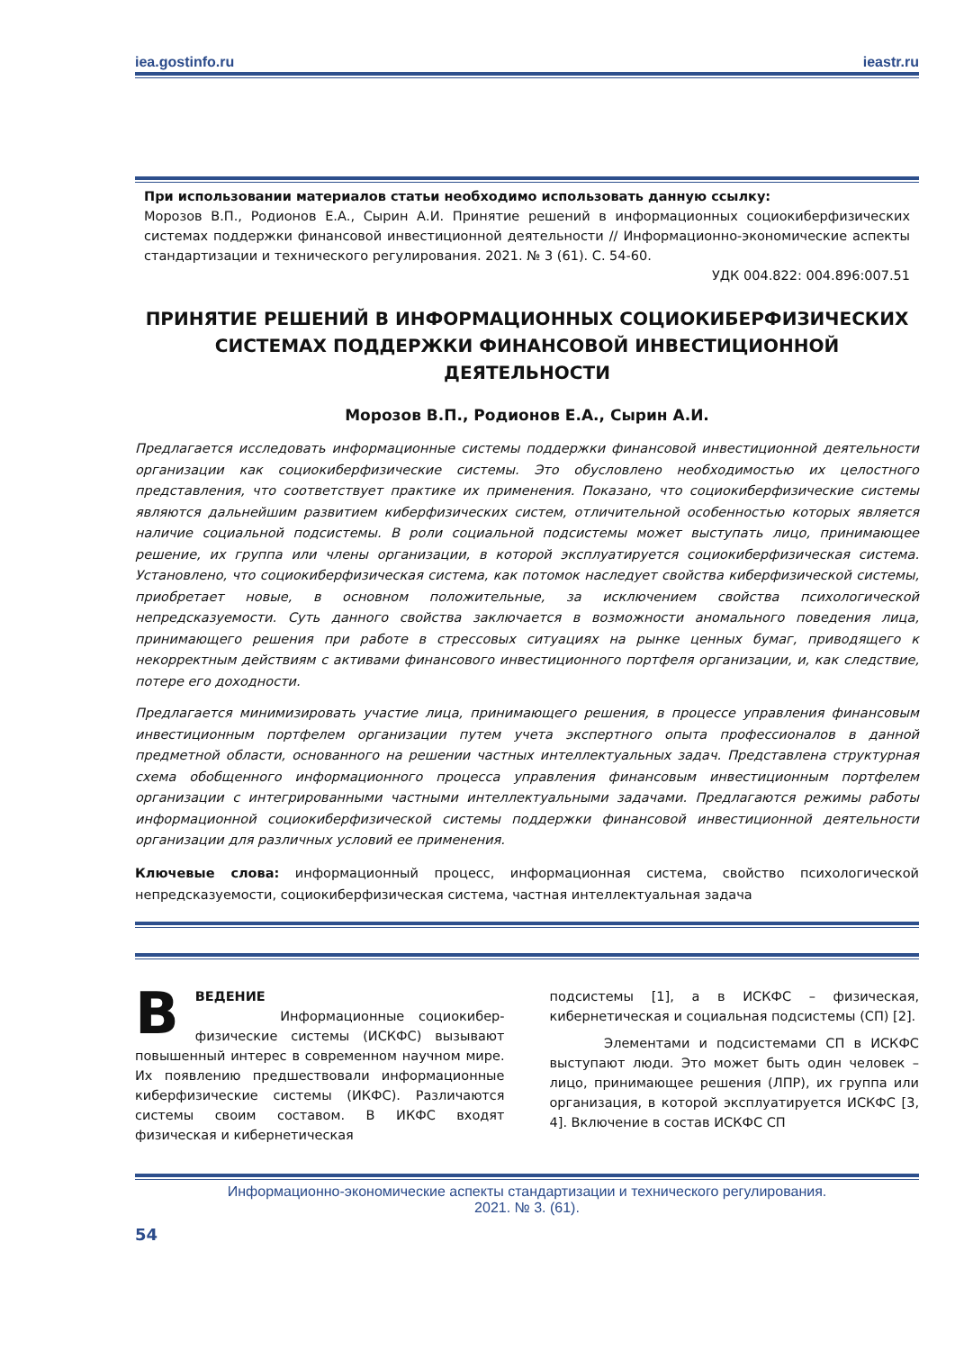iea.gostinfo.ru ieastr.ru
При использовании материалов статьи необходимо использовать данную ссылку:
Морозов В.П., Родионов Е.А., Сырин А.И. Принятие решений в информационных социокиберфизических системах поддержки финансовой инвестиционной деятельности // Информационно-экономические аспекты стандартизации и технического регулирования. 2021. № 3 (61). С. 54-60.
УДК 004.822: 004.896:007.51
ПРИНЯТИЕ РЕШЕНИЙ В ИНФОРМАЦИОННЫХ СОЦИОКИБЕРФИЗИЧЕСКИХ СИСТЕМАХ ПОДДЕРЖКИ ФИНАНСОВОЙ ИНВЕСТИЦИОННОЙ ДЕЯТЕЛЬНОСТИ
Морозов В.П., Родионов Е.А., Сырин А.И.
Предлагается исследовать информационные системы поддержки финансовой инвестиционной деятельности организации как социокиберфизические системы. Это обусловлено необходимостью их целостного представления, что соответствует практике их применения. Показано, что социокиберфизические системы являются дальнейшим развитием киберфизических систем, отличительной особенностью которых является наличие социальной подсистемы. В роли социальной подсистемы может выступать лицо, принимающее решение, их группа или члены организации, в которой эксплуатируется социокиберфизическая система. Установлено, что социокиберфизическая система, как потомок наследует свойства киберфизической системы, приобретает новые, в основном положительные, за исключением свойства психологической непредсказуемости. Суть данного свойства заключается в возможности аномального поведения лица, принимающего решения при работе в стрессовых ситуациях на рынке ценных бумаг, приводящего к некорректным действиям с активами финансового инвестиционного портфеля организации, и, как следствие, потере его доходности.
Предлагается минимизировать участие лица, принимающего решения, в процессе управления финансовым инвестиционным портфелем организации путем учета экспертного опыта профессионалов в данной предметной области, основанного на решении частных интеллектуальных задач. Представлена структурная схема обобщенного информационного процесса управления финансовым инвестиционным портфелем организации с интегрированными частными интеллектуальными задачами. Предлагаются режимы работы информационной социокиберфизической системы поддержки финансовой инвестиционной деятельности организации для различных условий ее применения.
Ключевые слова: информационный процесс, информационная система, свойство психологической непредсказуемости, социокиберфизическая система, частная интеллектуальная задача
В
ВЕДЕНИЕ
Информационные социокибер-физические системы (ИСКФС) вызывают повышенный интерес в современном научном мире. Их появлению предшествовали информационные киберфизические системы (ИКФС). Различаются системы своим составом. В ИКФС входят физическая и кибернетическая
подсистемы [1], а в ИСКФС – физическая, кибернетическая и социальная подсистемы (СП) [2].
Элементами и подсистемами СП в ИСКФС выступают люди. Это может быть один человек – лицо, принимающее решения (ЛПР), их группа или организация, в которой эксплуатируется ИСКФС [3, 4]. Включение в состав ИСКФС СП
Информационно-экономические аспекты стандартизации и технического регулирования.
2021. № 3. (61).
54